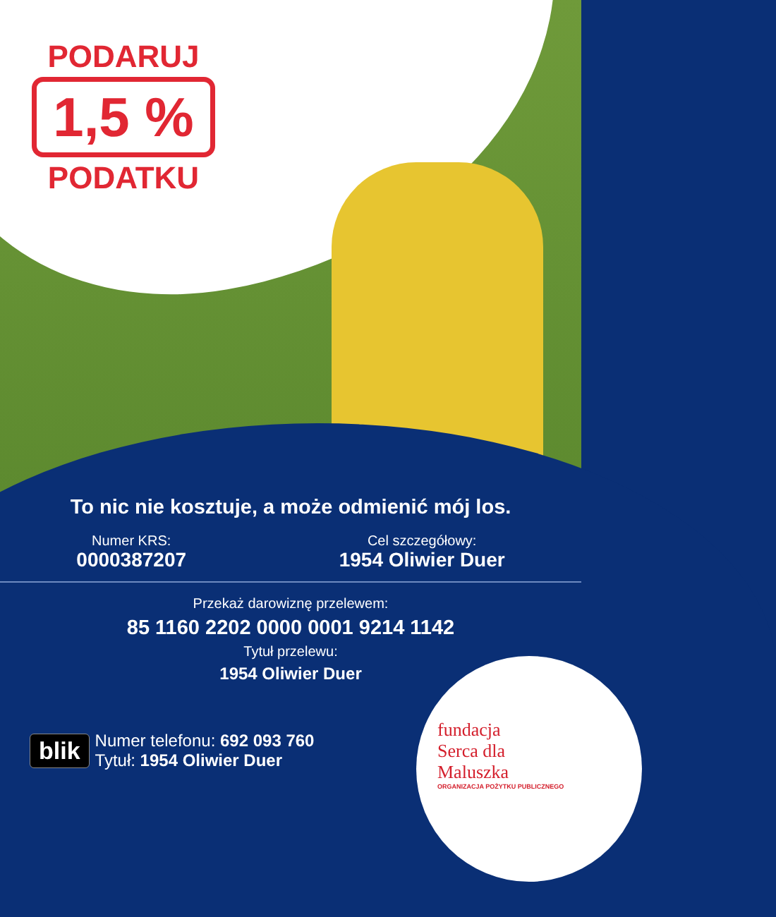PODARUJ
1,5 %
PODATKU
To nic nie kosztuje, a może odmienić mój los.
Numer KRS:
0000387207
Cel szczegółowy:
1954 Oliwier Duer
Przekaż darowiznę przelewem:
85 1160 2202 0000 0001 9214 1142
Tytuł przelewu:
1954 Oliwier Duer
blik
Numer telefonu: 692 093 760
Tytuł: 1954 Oliwier Duer
fundacja
Serca dla
Maluszka
ORGANIZACJA POŻYTKU PUBLICZNEGO